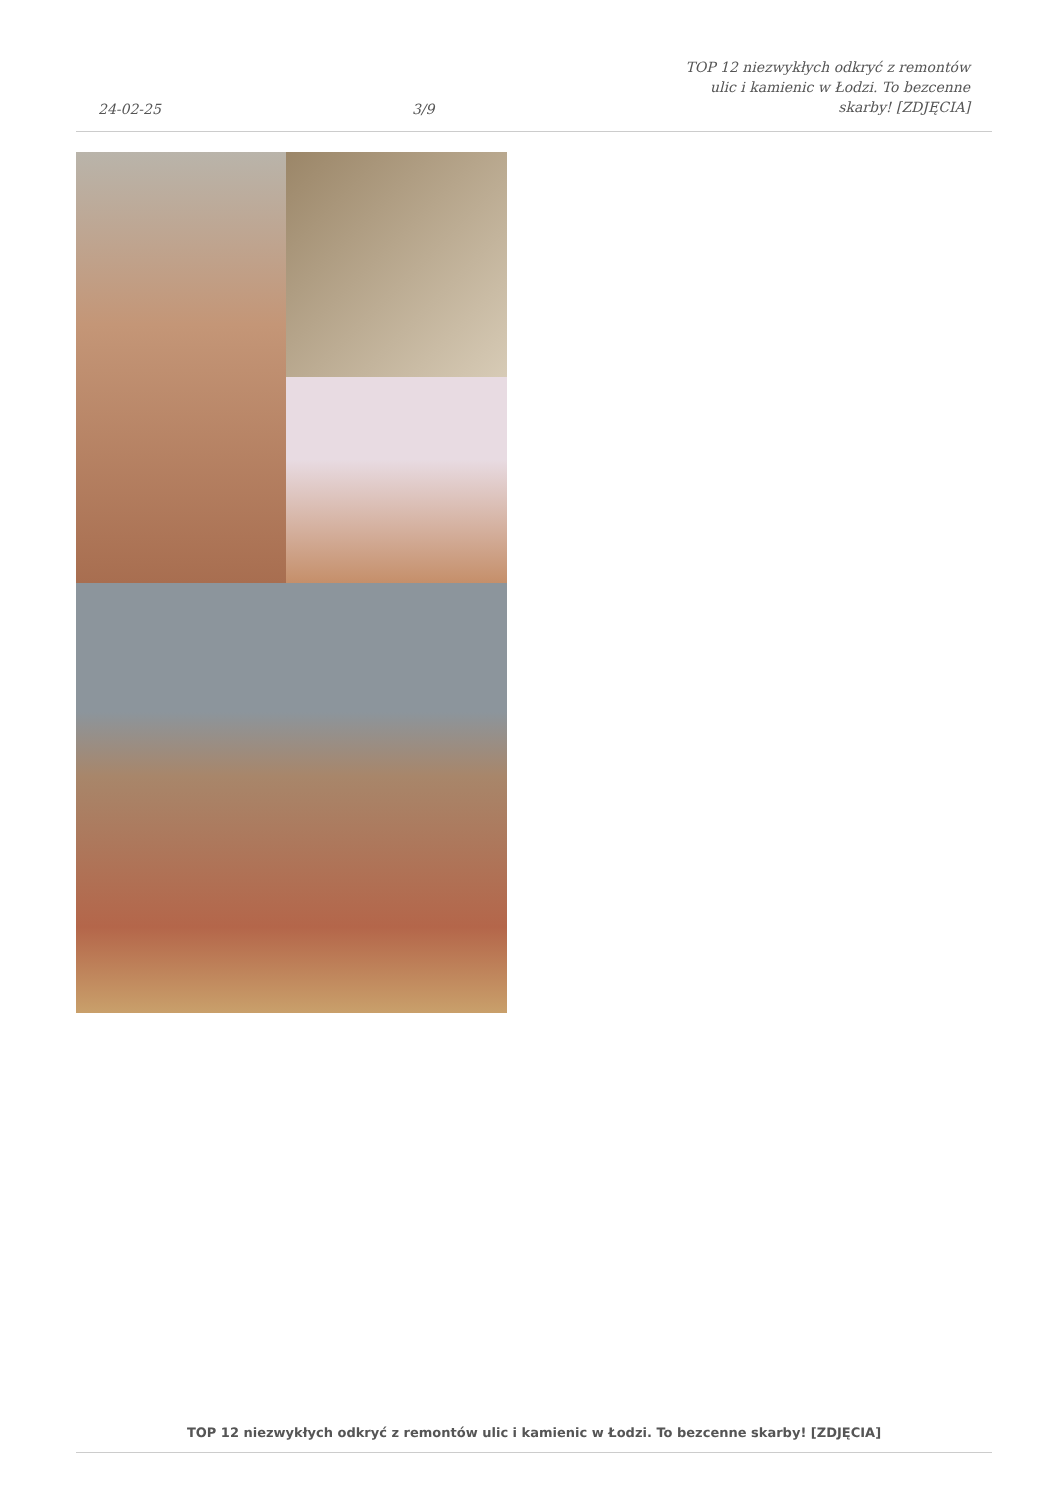24-02-25 3/9 TOP 12 niezwykłych odkryć z remontów
ulic i kamienic w Łodzi. To bezcenne
skarby! [ZDJĘCIA]
TOP 12 niezwykłych odkryć z remontów ulic i kamienic w Łodzi. To bezcenne skarby! [ZDJĘCIA]